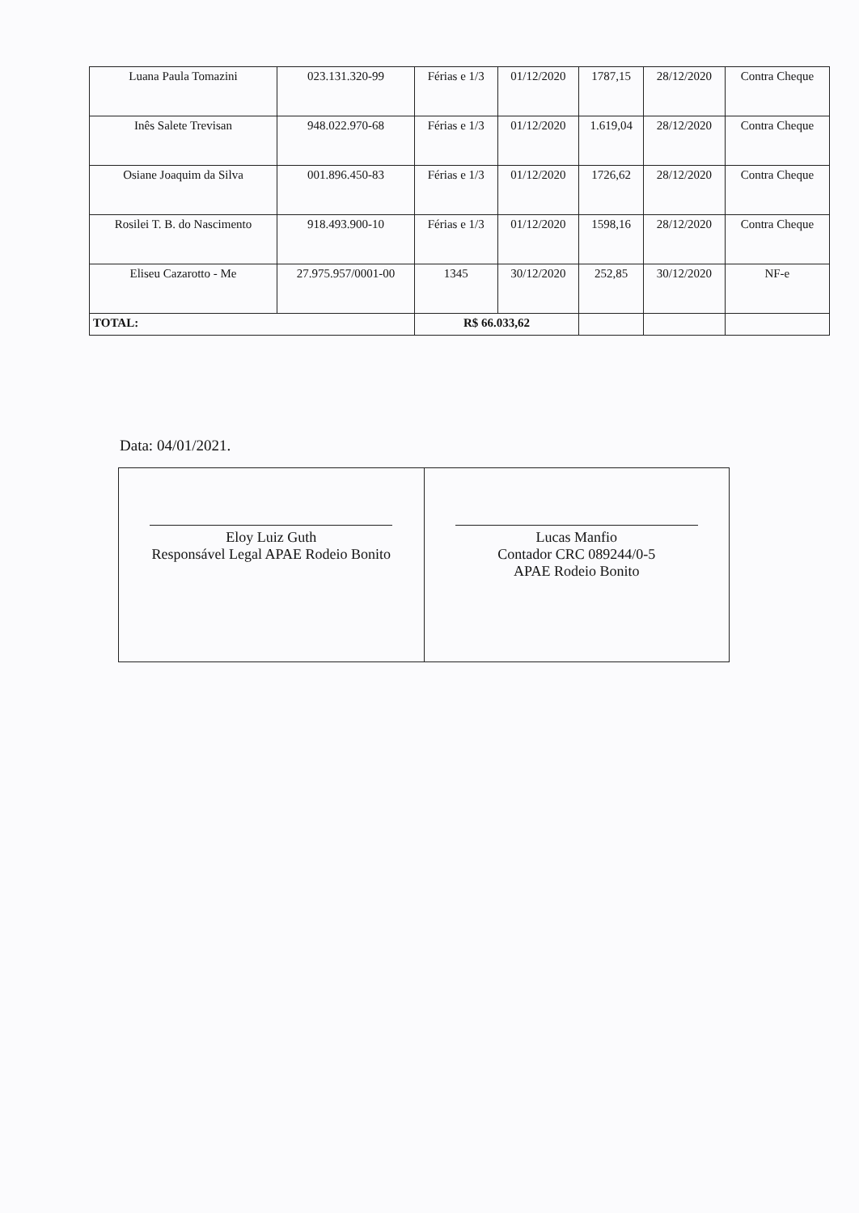| Luana Paula Tomazini | 023.131.320-99 | Férias e 1/3 | 01/12/2020 | 1787,15 | 28/12/2020 | Contra Cheque |
| Inês Salete Trevisan | 948.022.970-68 | Férias e 1/3 | 01/12/2020 | 1.619,04 | 28/12/2020 | Contra Cheque |
| Osiane Joaquim da Silva | 001.896.450-83 | Férias e 1/3 | 01/12/2020 | 1726,62 | 28/12/2020 | Contra Cheque |
| Rosilei T. B. do Nascimento | 918.493.900-10 | Férias e 1/3 | 01/12/2020 | 1598,16 | 28/12/2020 | Contra Cheque |
| Eliseu Cazarotto - Me | 27.975.957/0001-00 | 1345 | 30/12/2020 | 252,85 | 30/12/2020 | NF-e |
| TOTAL: | | R$ 66.033,62 | | | | |
Data: 04/01/2021.
| Eloy Luiz Guth Responsável Legal APAE Rodeio Bonito | Lucas Manfio Contador CRC 089244/0-5 APAE Rodeio Bonito |